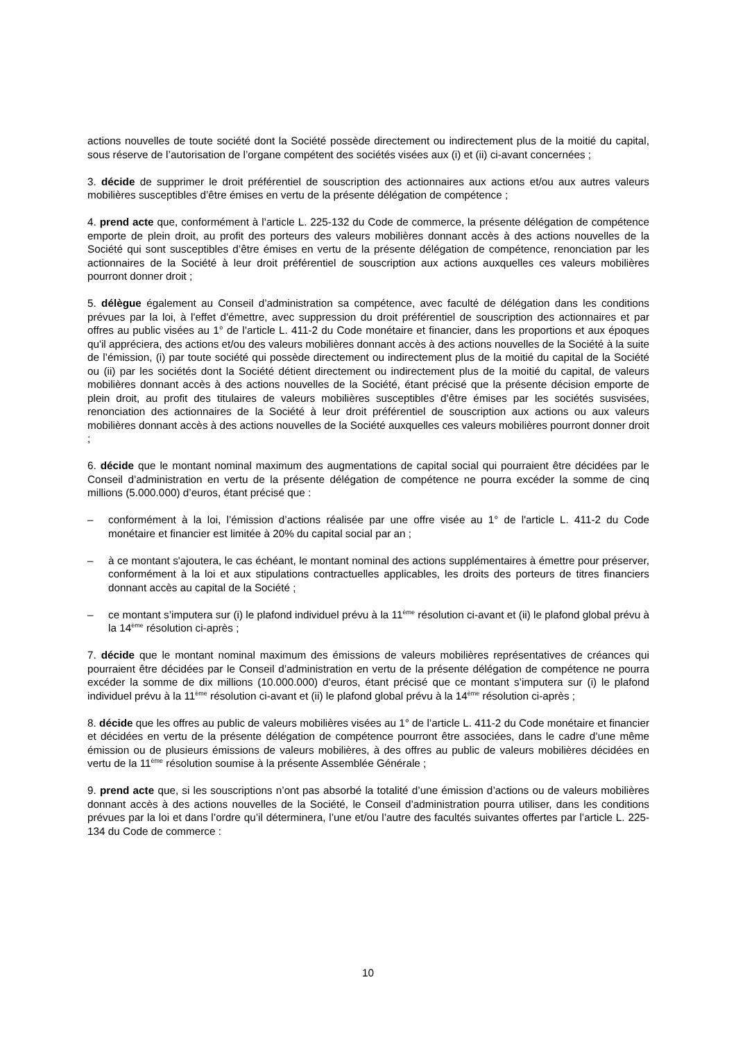actions nouvelles de toute société dont la Société possède directement ou indirectement plus de la moitié du capital, sous réserve de l’autorisation de l’organe compétent des sociétés visées aux (i) et (ii) ci-avant concernées ;
3. décide de supprimer le droit préférentiel de souscription des actionnaires aux actions et/ou aux autres valeurs mobilières susceptibles d’être émises en vertu de la présente délégation de compétence ;
4. prend acte que, conformément à l’article L. 225-132 du Code de commerce, la présente délégation de compétence emporte de plein droit, au profit des porteurs des valeurs mobilières donnant accès à des actions nouvelles de la Société qui sont susceptibles d’être émises en vertu de la présente délégation de compétence, renonciation par les actionnaires de la Société à leur droit préférentiel de souscription aux actions auxquelles ces valeurs mobilières pourront donner droit ;
5. délègue également au Conseil d’administration sa compétence, avec faculté de délégation dans les conditions prévues par la loi, à l'effet d’émettre, avec suppression du droit préférentiel de souscription des actionnaires et par offres au public visées au 1° de l’article L. 411-2 du Code monétaire et financier, dans les proportions et aux époques qu'il appréciera, des actions et/ou des valeurs mobilières donnant accès à des actions nouvelles de la Société à la suite de l’émission, (i) par toute société qui possède directement ou indirectement plus de la moitié du capital de la Société ou (ii) par les sociétés dont la Société détient directement ou indirectement plus de la moitié du capital, de valeurs mobilières donnant accès à des actions nouvelles de la Société, étant précisé que la présente décision emporte de plein droit, au profit des titulaires de valeurs mobilières susceptibles d’être émises par les sociétés susvisées, renonciation des actionnaires de la Société à leur droit préférentiel de souscription aux actions ou aux valeurs mobilières donnant accès à des actions nouvelles de la Société auxquelles ces valeurs mobilières pourront donner droit ;
6. décide que le montant nominal maximum des augmentations de capital social qui pourraient être décidées par le Conseil d’administration en vertu de la présente délégation de compétence ne pourra excéder la somme de cinq millions (5.000.000) d’euros, étant précisé que :
– conformément à la loi, l’émission d’actions réalisée par une offre visée au 1° de l'article L. 411-2 du Code monétaire et financier est limitée à 20% du capital social par an ;
– à ce montant s'ajoutera, le cas échéant, le montant nominal des actions supplémentaires à émettre pour préserver, conformément à la loi et aux stipulations contractuelles applicables, les droits des porteurs de titres financiers donnant accès au capital de la Société ;
– ce montant s’imputera sur (i) le plafond individuel prévu à la 11<sup>ème</sup> résolution ci-avant et (ii) le plafond global prévu à la 14<sup>ème</sup> résolution ci-après ;
7. décide que le montant nominal maximum des émissions de valeurs mobilières représentatives de créances qui pourraient être décidées par le Conseil d’administration en vertu de la présente délégation de compétence ne pourra excéder la somme de dix millions (10.000.000) d’euros, étant précisé que ce montant s’imputera sur (i) le plafond individuel prévu à la 11<sup>ème</sup> résolution ci-avant et (ii) le plafond global prévu à la 14<sup>ème</sup> résolution ci-après ;
8. décide que les offres au public de valeurs mobilières visées au 1° de l’article L. 411-2 du Code monétaire et financier et décidées en vertu de la présente délégation de compétence pourront être associées, dans le cadre d’une même émission ou de plusieurs émissions de valeurs mobilières, à des offres au public de valeurs mobilières décidées en vertu de la 11<sup>ème</sup> résolution soumise à la présente Assemblée Générale ;
9. prend acte que, si les souscriptions n’ont pas absorbé la totalité d’une émission d’actions ou de valeurs mobilières donnant accès à des actions nouvelles de la Société, le Conseil d’administration pourra utiliser, dans les conditions prévues par la loi et dans l’ordre qu’il déterminera, l’une et/ou l’autre des facultés suivantes offertes par l’article L. 225-134 du Code de commerce :
10